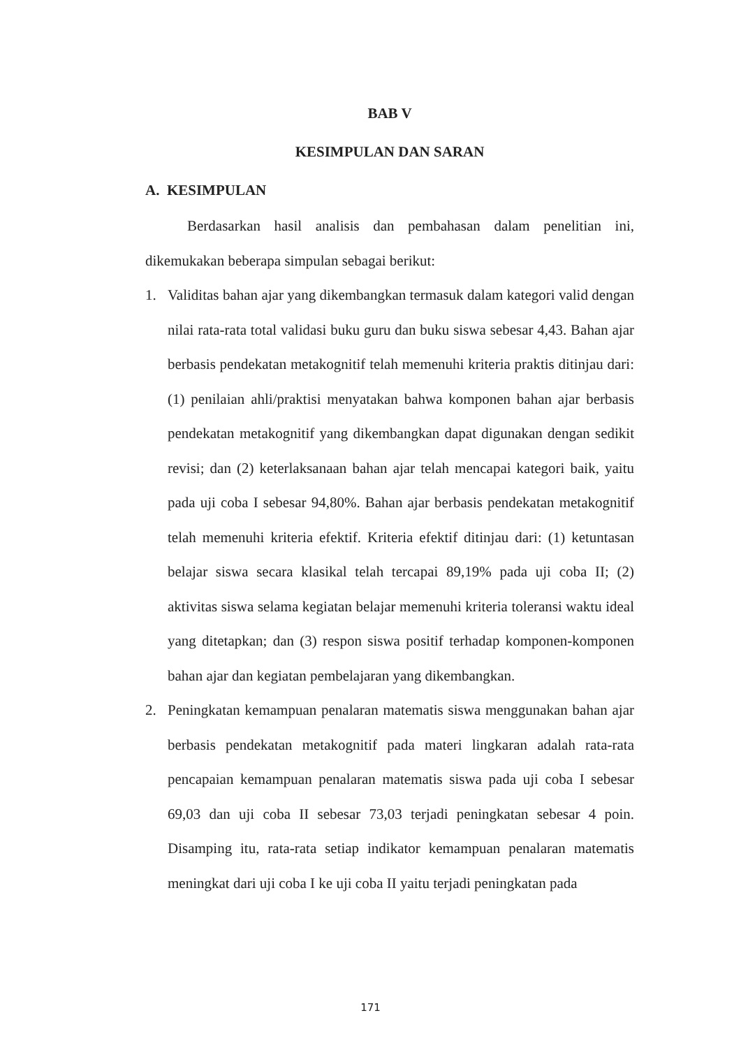BAB V
KESIMPULAN DAN SARAN
A. KESIMPULAN
Berdasarkan hasil analisis dan pembahasan dalam penelitian ini, dikemukakan beberapa simpulan sebagai berikut:
1. Validitas bahan ajar yang dikembangkan termasuk dalam kategori valid dengan nilai rata-rata total validasi buku guru dan buku siswa sebesar 4,43. Bahan ajar berbasis pendekatan metakognitif telah memenuhi kriteria praktis ditinjau dari: (1) penilaian ahli/praktisi menyatakan bahwa komponen bahan ajar berbasis pendekatan metakognitif yang dikembangkan dapat digunakan dengan sedikit revisi; dan (2) keterlaksanaan bahan ajar telah mencapai kategori baik, yaitu pada uji coba I sebesar 94,80%. Bahan ajar berbasis pendekatan metakognitif telah memenuhi kriteria efektif. Kriteria efektif ditinjau dari: (1) ketuntasan belajar siswa secara klasikal telah tercapai 89,19% pada uji coba II; (2) aktivitas siswa selama kegiatan belajar memenuhi kriteria toleransi waktu ideal yang ditetapkan; dan (3) respon siswa positif terhadap komponen-komponen bahan ajar dan kegiatan pembelajaran yang dikembangkan.
2. Peningkatan kemampuan penalaran matematis siswa menggunakan bahan ajar berbasis pendekatan metakognitif pada materi lingkaran adalah rata-rata pencapaian kemampuan penalaran matematis siswa pada uji coba I sebesar 69,03 dan uji coba II sebesar 73,03 terjadi peningkatan sebesar 4 poin. Disamping itu, rata-rata setiap indikator kemampuan penalaran matematis meningkat dari uji coba I ke uji coba II yaitu terjadi peningkatan pada
171